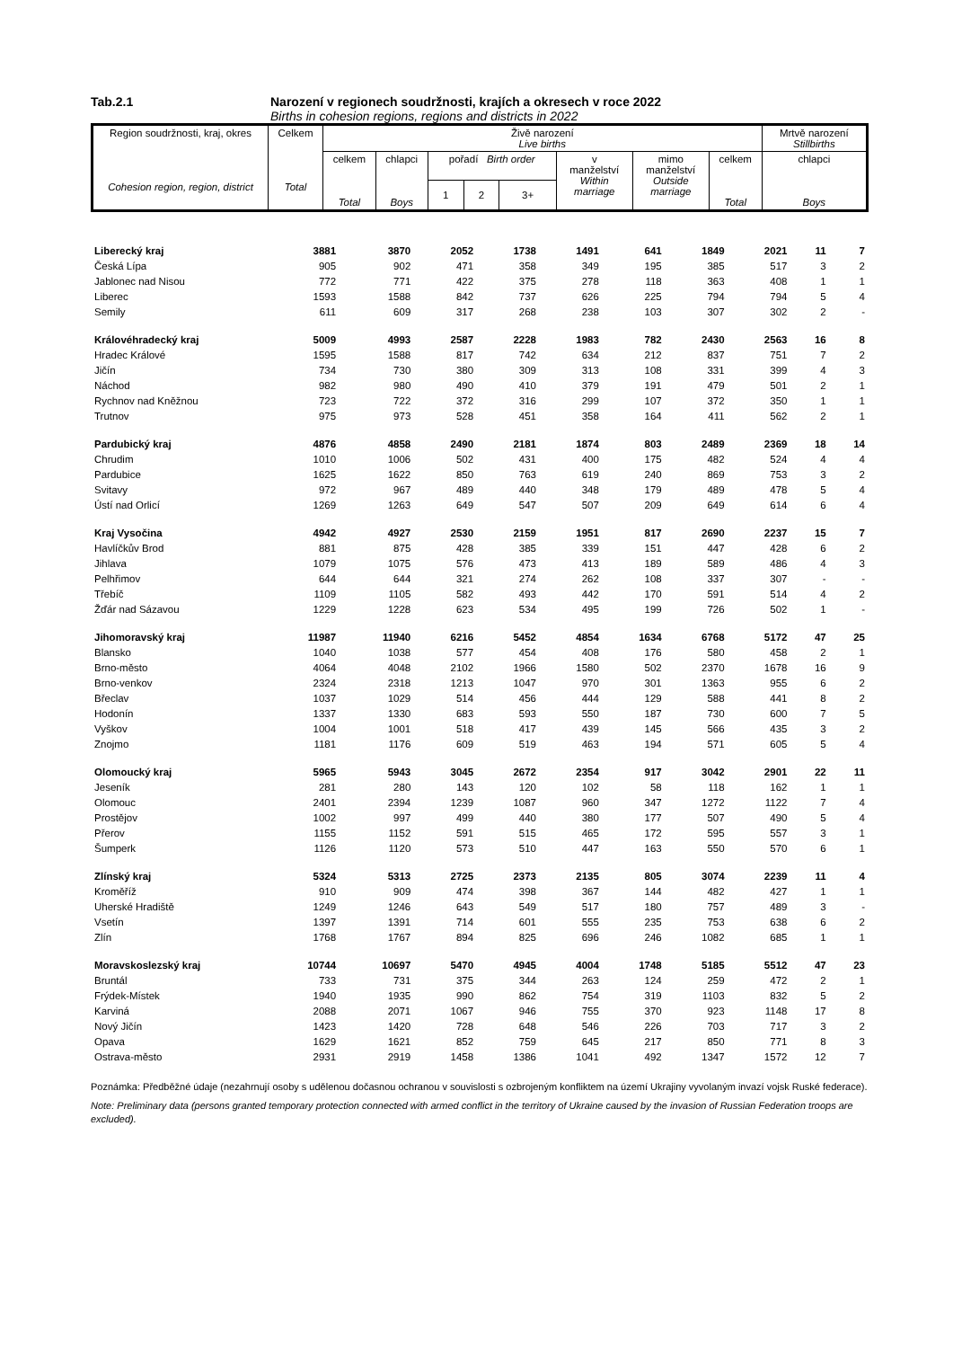Tab.2.1 Narození v regionech soudržnosti, krajích a okresech v roce 2022
Births in cohesion regions, regions and districts in 2022
| Region soudržnosti, kraj, okres Cohesion region, region, district | Celkem Total | Živě narození Live births | | | | | | | | Mrtvě narození Stillbirths |
| | | celkem Total | chlapci Boys | pořadí Birth order | | | v manželství Within marriage | mimo manželství Outside marriage | celkem Total | chlapci Boys |
| | | | | 1 | 2 | 3+ | | | | |
| Liberecký kraj | 3881 | 3870 | 2052 | 1738 | 1491 | 641 | 1849 | 2021 | 11 | 7 |
| Česká Lípa | 905 | 902 | 471 | 358 | 349 | 195 | 385 | 517 | 3 | 2 |
| Jablonec nad Nisou | 772 | 771 | 422 | 375 | 278 | 118 | 363 | 408 | 1 | 1 |
| Liberec | 1593 | 1588 | 842 | 737 | 626 | 225 | 794 | 794 | 5 | 4 |
| Semily | 611 | 609 | 317 | 268 | 238 | 103 | 307 | 302 | 2 | - |
| Královéhradecký kraj | 5009 | 4993 | 2587 | 2228 | 1983 | 782 | 2430 | 2563 | 16 | 8 |
| Hradec Králové | 1595 | 1588 | 817 | 742 | 634 | 212 | 837 | 751 | 7 | 2 |
| Jičín | 734 | 730 | 380 | 309 | 313 | 108 | 331 | 399 | 4 | 3 |
| Náchod | 982 | 980 | 490 | 410 | 379 | 191 | 479 | 501 | 2 | 1 |
| Rychnov nad Kněžnou | 723 | 722 | 372 | 316 | 299 | 107 | 372 | 350 | 1 | 1 |
| Trutnov | 975 | 973 | 528 | 451 | 358 | 164 | 411 | 562 | 2 | 1 |
| Pardubický kraj | 4876 | 4858 | 2490 | 2181 | 1874 | 803 | 2489 | 2369 | 18 | 14 |
| Chrudim | 1010 | 1006 | 502 | 431 | 400 | 175 | 482 | 524 | 4 | 4 |
| Pardubice | 1625 | 1622 | 850 | 763 | 619 | 240 | 869 | 753 | 3 | 2 |
| Svitavy | 972 | 967 | 489 | 440 | 348 | 179 | 489 | 478 | 5 | 4 |
| Ústí nad Orlicí | 1269 | 1263 | 649 | 547 | 507 | 209 | 649 | 614 | 6 | 4 |
| Kraj Vysočina | 4942 | 4927 | 2530 | 2159 | 1951 | 817 | 2690 | 2237 | 15 | 7 |
| Havlíčkův Brod | 881 | 875 | 428 | 385 | 339 | 151 | 447 | 428 | 6 | 2 |
| Jihlava | 1079 | 1075 | 576 | 473 | 413 | 189 | 589 | 486 | 4 | 3 |
| Pelhřimov | 644 | 644 | 321 | 274 | 262 | 108 | 337 | 307 | - | - |
| Třebíč | 1109 | 1105 | 582 | 493 | 442 | 170 | 591 | 514 | 4 | 2 |
| Žďár nad Sázavou | 1229 | 1228 | 623 | 534 | 495 | 199 | 726 | 502 | 1 | - |
| Jihomoravský kraj | 11987 | 11940 | 6216 | 5452 | 4854 | 1634 | 6768 | 5172 | 47 | 25 |
| Blansko | 1040 | 1038 | 577 | 454 | 408 | 176 | 580 | 458 | 2 | 1 |
| Brno-město | 4064 | 4048 | 2102 | 1966 | 1580 | 502 | 2370 | 1678 | 16 | 9 |
| Brno-venkov | 2324 | 2318 | 1213 | 1047 | 970 | 301 | 1363 | 955 | 6 | 2 |
| Břeclav | 1037 | 1029 | 514 | 456 | 444 | 129 | 588 | 441 | 8 | 2 |
| Hodonín | 1337 | 1330 | 683 | 593 | 550 | 187 | 730 | 600 | 7 | 5 |
| Vyškov | 1004 | 1001 | 518 | 417 | 439 | 145 | 566 | 435 | 3 | 2 |
| Znojmo | 1181 | 1176 | 609 | 519 | 463 | 194 | 571 | 605 | 5 | 4 |
| Olomoucký kraj | 5965 | 5943 | 3045 | 2672 | 2354 | 917 | 3042 | 2901 | 22 | 11 |
| Jeseník | 281 | 280 | 143 | 120 | 102 | 58 | 118 | 162 | 1 | 1 |
| Olomouc | 2401 | 2394 | 1239 | 1087 | 960 | 347 | 1272 | 1122 | 7 | 4 |
| Prostějov | 1002 | 997 | 499 | 440 | 380 | 177 | 507 | 490 | 5 | 4 |
| Přerov | 1155 | 1152 | 591 | 515 | 465 | 172 | 595 | 557 | 3 | 1 |
| Šumperk | 1126 | 1120 | 573 | 510 | 447 | 163 | 550 | 570 | 6 | 1 |
| Zlínský kraj | 5324 | 5313 | 2725 | 2373 | 2135 | 805 | 3074 | 2239 | 11 | 4 |
| Kroměříž | 910 | 909 | 474 | 398 | 367 | 144 | 482 | 427 | 1 | 1 |
| Uherské Hradiště | 1249 | 1246 | 643 | 549 | 517 | 180 | 757 | 489 | 3 | - |
| Vsetín | 1397 | 1391 | 714 | 601 | 555 | 235 | 753 | 638 | 6 | 2 |
| Zlín | 1768 | 1767 | 894 | 825 | 696 | 246 | 1082 | 685 | 1 | 1 |
| Moravskoslezský kraj | 10744 | 10697 | 5470 | 4945 | 4004 | 1748 | 5185 | 5512 | 47 | 23 |
| Bruntál | 733 | 731 | 375 | 344 | 263 | 124 | 259 | 472 | 2 | 1 |
| Frýdek-Místek | 1940 | 1935 | 990 | 862 | 754 | 319 | 1103 | 832 | 5 | 2 |
| Karviná | 2088 | 2071 | 1067 | 946 | 755 | 370 | 923 | 1148 | 17 | 8 |
| Nový Jičín | 1423 | 1420 | 728 | 648 | 546 | 226 | 703 | 717 | 3 | 2 |
| Opava | 1629 | 1621 | 852 | 759 | 645 | 217 | 850 | 771 | 8 | 3 |
| Ostrava-město | 2931 | 2919 | 1458 | 1386 | 1041 | 492 | 1347 | 1572 | 12 | 7 |
Poznámka: Předběžné údaje (nezahrnují osoby s udělenou dočasnou ochranou v souvislosti s ozbrojeným konfliktem na území Ukrajiny vyvolaným invazí vojsk Ruské federace).
Note: Preliminary data (persons granted temporary protection connected with armed conflict in the territory of Ukraine caused by the invasion of Russian Federation troops are excluded).